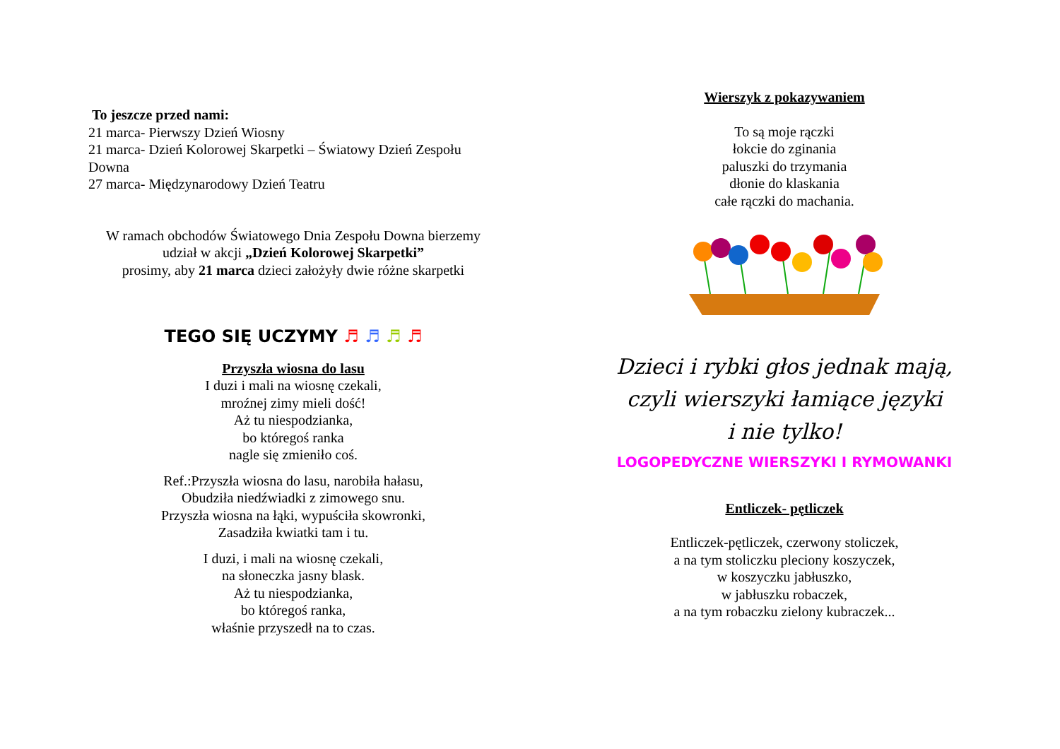To jeszcze przed nami:
21 marca- Pierwszy Dzień Wiosny
21 marca- Dzień Kolorowej Skarpetki – Światowy Dzień Zespołu Downa
27 marca- Międzynarodowy Dzień Teatru
W ramach obchodów Światowego Dnia Zespołu Downa bierzemy udział w akcji „Dzień Kolorowej Skarpetki”
prosimy, aby 21 marca dzieci założyły dwie różne skarpetki
TEGO SIĘ UCZYMY ♬ ♬ ♬ ♬
Przyszła wiosna do lasu
I duzi i mali na wiosnę czekali,
mroźnej zimy mieli dość!
Aż tu niespodzianka,
bo któregoś ranka
nagle się zmieniło coś.
Ref.:Przyszła wiosna do lasu, narobiła hałasu,
Obudziła niedźwiadki z zimowego snu.
Przyszła wiosna na łąki, wypuściła skowronki,
Zasadziła kwiatki tam i tu.
I duzi, i mali na wiosnę czekali,
na słoneczka jasny blask.
Aż tu niespodzianka,
bo któregoś ranka,
właśnie przyszedł na to czas.
Wierszyk z pokazywaniem
To są moje rączki
łokcie do zginania
paluszki do trzymania
dłonie do klaskania
całe rączki do machania.
Dzieci i rybki głos jednak mają,
czyli wierszyki łamiące języki
i nie tylko!
LOGOPEDYCZNE WIERSZYKI I RYMOWANKI
Entliczek- pętliczek
Entliczek-pętliczek, czerwony stoliczek,
a na tym stoliczku pleciony koszyczek,
w koszyczku jabłuszko,
w jabłuszku robaczek,
a na tym robaczku zielony kubraczek...